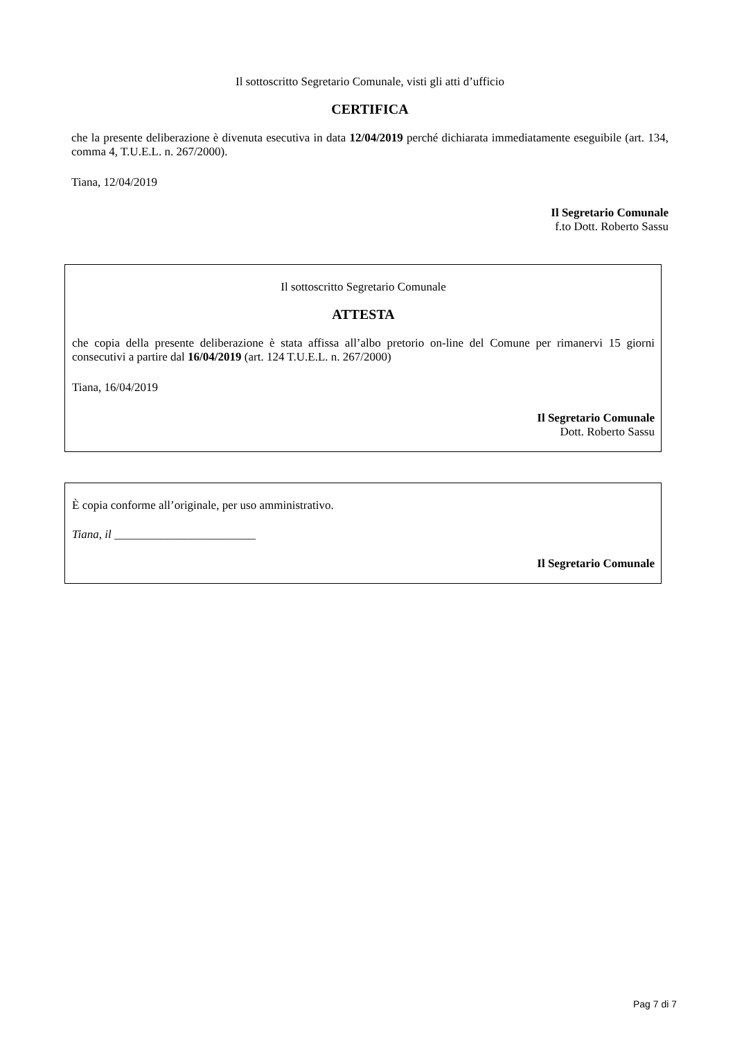Il sottoscritto Segretario Comunale, visti gli atti d’ufficio
CERTIFICA
che la presente deliberazione è divenuta esecutiva in data 12/04/2019 perché dichiarata immediatamente eseguibile (art. 134, comma 4, T.U.E.L. n. 267/2000).
Tiana, 12/04/2019
Il Segretario Comunale
f.to Dott. Roberto Sassu
Il sottoscritto Segretario Comunale
ATTESTA
che copia della presente deliberazione è stata affissa all’albo pretorio on-line del Comune per rimanervi 15 giorni consecutivi a partire dal 16/04/2019 (art. 124 T.U.E.L. n. 267/2000)
Tiana, 16/04/2019
Il Segretario Comunale
Dott. Roberto Sassu
È copia conforme all’originale, per uso amministrativo.
Tiana, il ________________________
Il Segretario Comunale
Pag 7 di 7